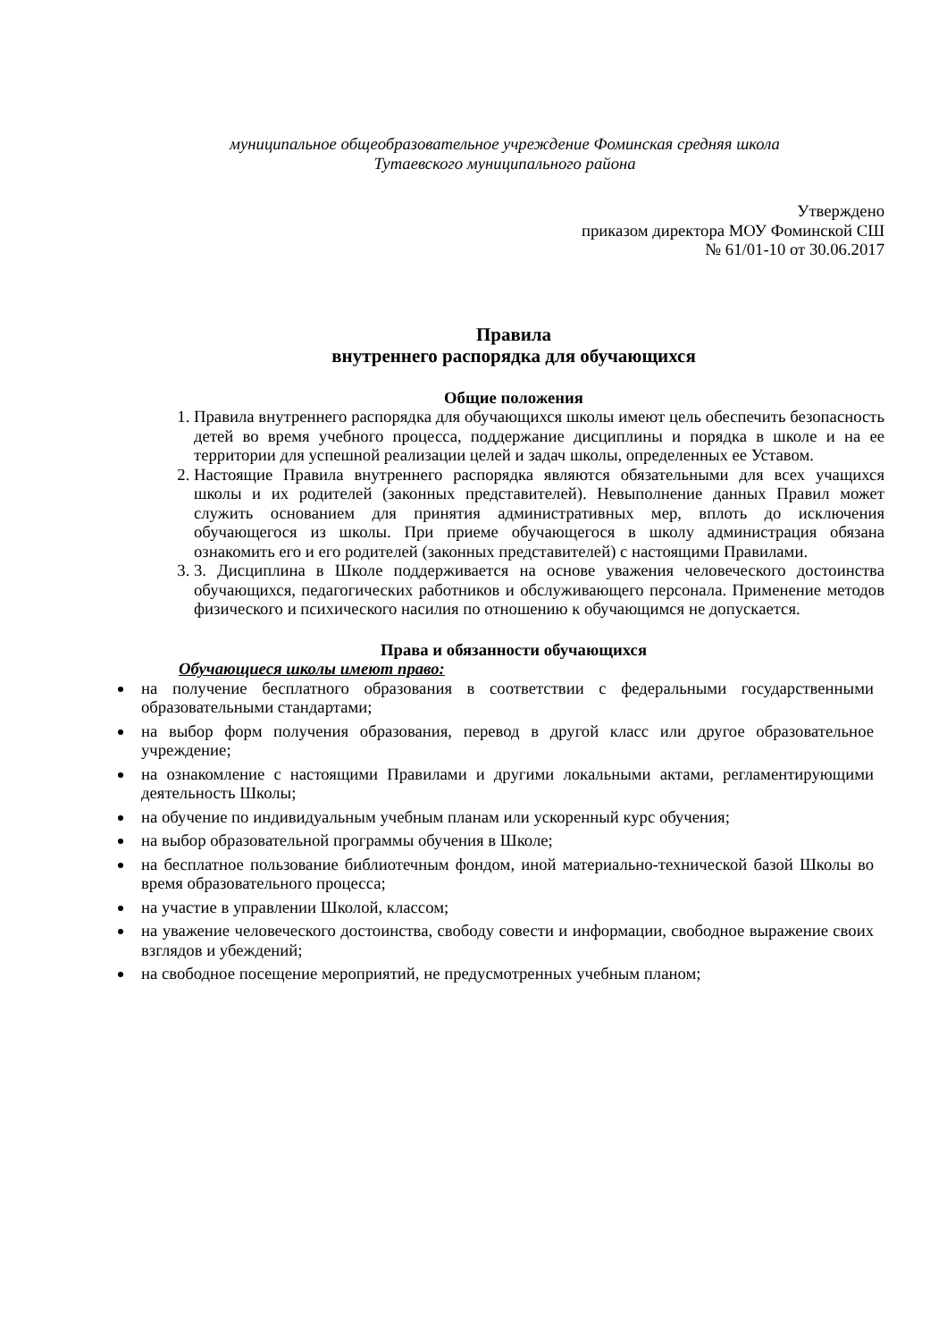муниципальное общеобразовательное учреждение Фоминская средняя школа
Тутаевского муниципального района
Утверждено
приказом директора МОУ Фоминской СШ
№ 61/01-10 от 30.06.2017
Правила
внутреннего распорядка для обучающихся
Общие положения
1. Правила внутреннего распорядка для обучающихся школы имеют цель обеспечить безопасность детей во время учебного процесса, поддержание дисциплины и порядка в школе и на ее территории для успешной реализации целей и задач школы, определенных ее Уставом.
2. Настоящие Правила внутреннего распорядка являются обязательными для всех учащихся школы и их родителей (законных представителей). Невыполнение данных Правил может служить основанием для принятия административных мер, вплоть до исключения обучающегося из школы. При приеме обучающегося в школу администрация обязана ознакомить его и его родителей (законных представителей) с настоящими Правилами.
3. 3. Дисциплина в Школе поддерживается на основе уважения человеческого достоинства обучающихся, педагогических работников и обслуживающего персонала. Применение методов физического и психического насилия по отношению к обучающимся не допускается.
Права и обязанности обучающихся
Обучающиеся школы имеют право:
на получение бесплатного образования в соответствии с федеральными государственными образовательными стандартами;
на выбор форм получения образования, перевод в другой класс или другое образовательное учреждение;
на ознакомление с настоящими Правилами и другими локальными актами, регламентирующими деятельность Школы;
на обучение по индивидуальным учебным планам или ускоренный курс обучения;
на выбор образовательной программы обучения в Школе;
на бесплатное пользование библиотечным фондом, иной материально-технической базой Школы во время образовательного процесса;
на участие в управлении Школой, классом;
на уважение человеческого достоинства, свободу совести и информации, свободное выражение своих взглядов и убеждений;
на свободное посещение мероприятий, не предусмотренных учебным планом;